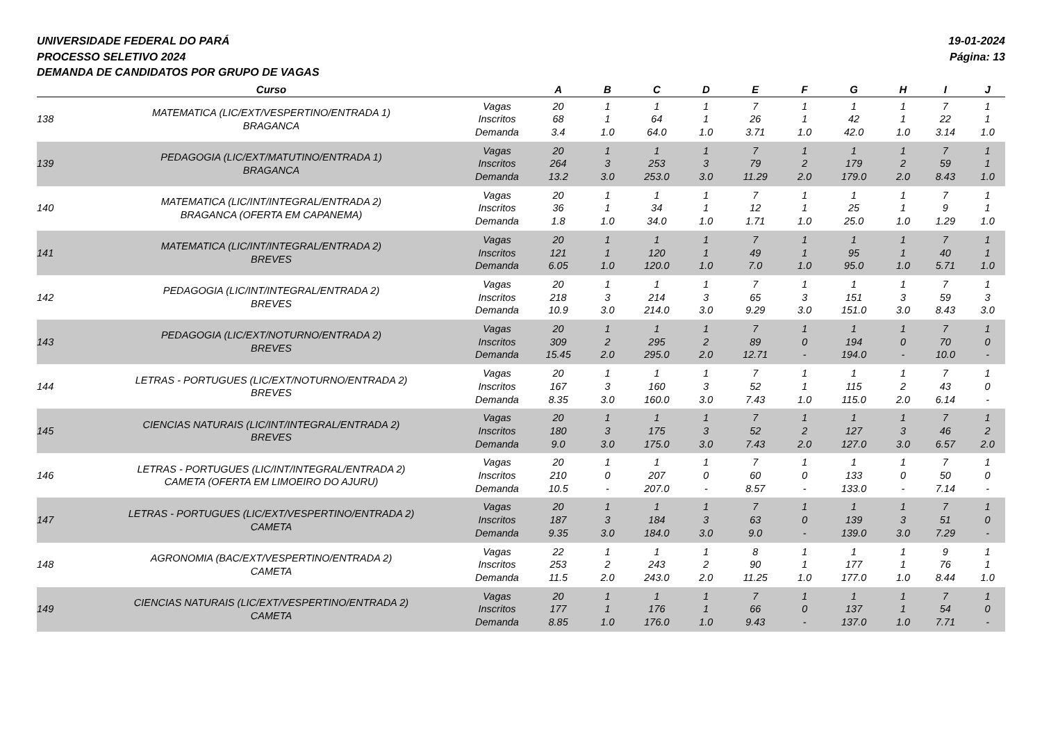UNIVERSIDADE FEDERAL DO PARÁ
PROCESSO SELETIVO 2024
DEMANDA DE CANDIDATOS POR GRUPO DE VAGAS
19-01-2024
Página: 13
| | Curso | | A | B | C | D | E | F | G | H | I | J |
| --- | --- | --- | --- | --- | --- | --- | --- | --- | --- | --- | --- | --- |
| 138 | MATEMATICA (LIC/EXT/VESPERTINO/ENTRADA 1) BRAGANCA | Vagas Inscritos Demanda | 20 68 3.4 | 1 1 1.0 | 1 64 64.0 | 1 1 1.0 | 7 26 3.71 | 1 1 1.0 | 1 42 42.0 | 1 1 1.0 | 7 22 3.14 | 1 1 1.0 |
| 139 | PEDAGOGIA (LIC/EXT/MATUTINO/ENTRADA 1) BRAGANCA | Vagas Inscritos Demanda | 20 264 13.2 | 1 3 3.0 | 1 253 253.0 | 1 3 3.0 | 7 79 11.29 | 1 2 2.0 | 1 179 179.0 | 1 2 2.0 | 7 59 8.43 | 1 1 1.0 |
| 140 | MATEMATICA (LIC/INT/INTEGRAL/ENTRADA 2) BRAGANCA (OFERTA EM CAPANEMA) | Vagas Inscritos Demanda | 20 36 1.8 | 1 1 1.0 | 1 34 34.0 | 1 1 1.0 | 7 12 1.71 | 1 1 1.0 | 1 25 25.0 | 1 1 1.0 | 7 9 1.29 | 1 1 1.0 |
| 141 | MATEMATICA (LIC/INT/INTEGRAL/ENTRADA 2) BREVES | Vagas Inscritos Demanda | 20 121 6.05 | 1 1 1.0 | 1 120 120.0 | 1 1 1.0 | 7 49 7.0 | 1 1 1.0 | 1 95 95.0 | 1 1 1.0 | 7 40 5.71 | 1 1 1.0 |
| 142 | PEDAGOGIA (LIC/INT/INTEGRAL/ENTRADA 2) BREVES | Vagas Inscritos Demanda | 20 218 10.9 | 1 3 3.0 | 1 214 214.0 | 1 3 3.0 | 7 65 9.29 | 1 3 3.0 | 1 151 151.0 | 1 3 3.0 | 7 59 8.43 | 1 3 3.0 |
| 143 | PEDAGOGIA (LIC/EXT/NOTURNO/ENTRADA 2) BREVES | Vagas Inscritos Demanda | 20 309 15.45 | 1 2 2.0 | 1 295 295.0 | 1 2 2.0 | 7 89 12.71 | 1 0 - | 1 194 194.0 | 1 0 - | 7 70 10.0 | 1 0 - |
| 144 | LETRAS - PORTUGUES (LIC/EXT/NOTURNO/ENTRADA 2) BREVES | Vagas Inscritos Demanda | 20 167 8.35 | 1 3 3.0 | 1 160 160.0 | 1 3 3.0 | 7 52 7.43 | 1 1 1.0 | 1 115 115.0 | 1 2 2.0 | 7 43 6.14 | 1 0 - |
| 145 | CIENCIAS NATURAIS (LIC/INT/INTEGRAL/ENTRADA 2) BREVES | Vagas Inscritos Demanda | 20 180 9.0 | 1 3 3.0 | 1 175 175.0 | 1 3 3.0 | 7 52 7.43 | 1 2 2.0 | 1 127 127.0 | 1 3 3.0 | 7 46 6.57 | 1 2 2.0 |
| 146 | LETRAS - PORTUGUES (LIC/INT/INTEGRAL/ENTRADA 2) CAMETA (OFERTA EM LIMOEIRO DO AJURU) | Vagas Inscritos Demanda | 20 210 10.5 | 1 0 - | 1 207 207.0 | 1 0 - | 7 60 8.57 | 1 0 - | 1 133 133.0 | 1 0 - | 7 50 7.14 | 1 0 - |
| 147 | LETRAS - PORTUGUES (LIC/EXT/VESPERTINO/ENTRADA 2) CAMETA | Vagas Inscritos Demanda | 20 187 9.35 | 1 3 3.0 | 1 184 184.0 | 1 3 3.0 | 7 63 9.0 | 1 0 - | 1 139 139.0 | 1 3 3.0 | 7 51 7.29 | 1 0 - |
| 148 | AGRONOMIA (BAC/EXT/VESPERTINO/ENTRADA 2) CAMETA | Vagas Inscritos Demanda | 22 253 11.5 | 1 2 2.0 | 1 243 243.0 | 1 2 2.0 | 8 90 11.25 | 1 1 1.0 | 1 177 177.0 | 1 1 1.0 | 9 76 8.44 | 1 1 1.0 |
| 149 | CIENCIAS NATURAIS (LIC/EXT/VESPERTINO/ENTRADA 2) CAMETA | Vagas Inscritos Demanda | 20 177 8.85 | 1 1 1.0 | 1 176 176.0 | 1 1 1.0 | 7 66 9.43 | 1 0 - | 1 137 137.0 | 1 1 1.0 | 7 54 7.71 | 1 0 - |